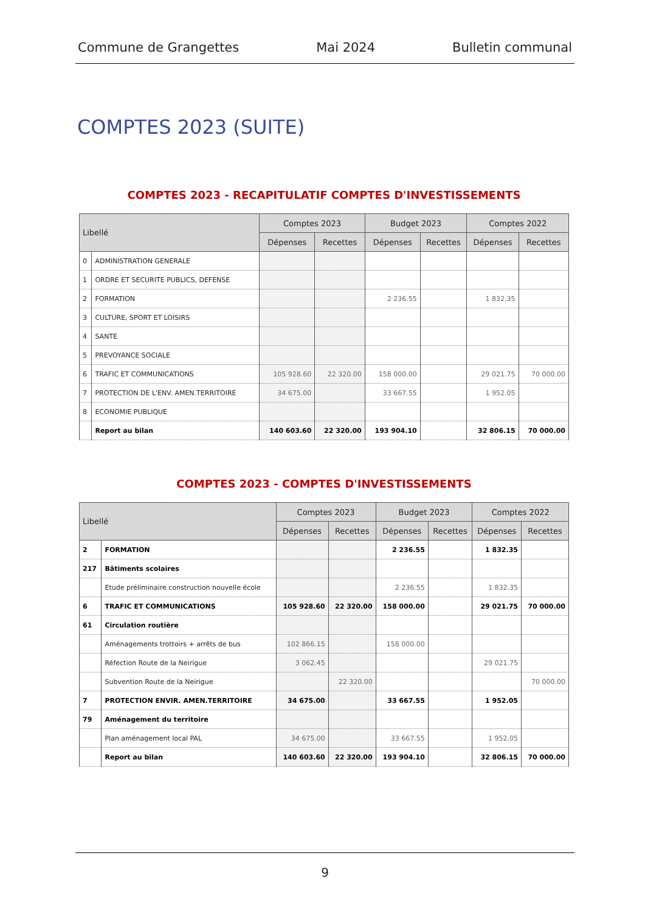Commune de Grangettes Mai 2024 Bulletin communal
COMPTES 2023 (SUITE)
COMPTES 2023 - RECAPITULATIF COMPTES D'INVESTISSEMENTS
| Libellé | | Comptes 2023 | | Budget 2023 | | Comptes 2022 | |
| --- | --- | --- | --- | --- | --- | --- | --- |
| | | Dépenses | Recettes | Dépenses | Recettes | Dépenses | Recettes |
| 0 | ADMINISTRATION GENERALE | | | | | | |
| 1 | ORDRE ET SECURITE PUBLICS, DEFENSE | | | | | | |
| 2 | FORMATION | | | 2 236.55 | | 1 832.35 | |
| 3 | CULTURE, SPORT ET LOISIRS | | | | | | |
| 4 | SANTE | | | | | | |
| 5 | PREVOYANCE SOCIALE | | | | | | |
| 6 | TRAFIC ET COMMUNICATIONS | 105 928.60 | 22 320.00 | 158 000.00 | | 29 021.75 | 70 000.00 |
| 7 | PROTECTION DE L'ENV. AMEN.TERRITOIRE | 34 675.00 | | 33 667.55 | | 1 952.05 | |
| 8 | ECONOMIE PUBLIQUE | | | | | | |
| | Report au bilan | 140 603.60 | 22 320.00 | 193 904.10 | | 32 806.15 | 70 000.00 |
COMPTES 2023 - COMPTES D'INVESTISSEMENTS
| Libellé | | Comptes 2023 | | Budget 2023 | | Comptes 2022 | |
| --- | --- | --- | --- | --- | --- | --- | --- |
| | | Dépenses | Recettes | Dépenses | Recettes | Dépenses | Recettes |
| 2 | FORMATION | | | 2 236.55 | | 1 832.35 | |
| 217 | Bâtiments scolaires | | | | | | |
| | Etude préliminaire construction nouvelle école | | | 2 236.55 | | 1 832.35 | |
| 6 | TRAFIC ET COMMUNICATIONS | 105 928.60 | 22 320.00 | 158 000.00 | | 29 021.75 | 70 000.00 |
| 61 | Circulation routière | | | | | | |
| | Aménagements trottoirs + arrêts de bus | 102 866.15 | | 158 000.00 | | | |
| | Réfection Route de la Neirigue | 3 062.45 | | | | 29 021.75 | |
| | Subvention Route de la Neirigue | | 22 320.00 | | | | 70 000.00 |
| 7 | PROTECTION ENVIR. AMEN.TERRITOIRE | 34 675.00 | | 33 667.55 | | 1 952.05 | |
| 79 | Aménagement du territoire | | | | | | |
| | Plan aménagement local PAL | 34 675.00 | | 33 667.55 | | 1 952.05 | |
| | Report au bilan | 140 603.60 | 22 320.00 | 193 904.10 | | 32 806.15 | 70 000.00 |
9